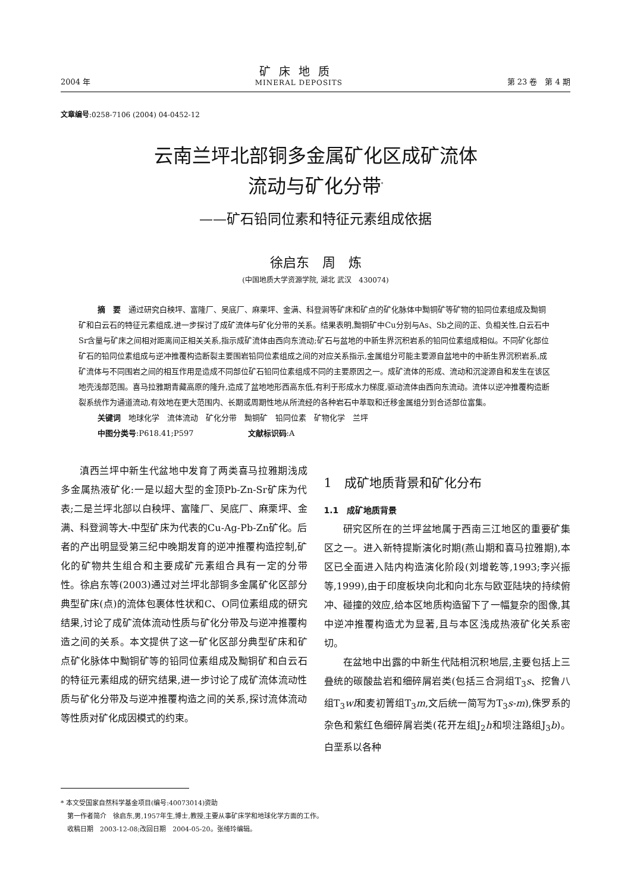2004 年
矿床地质
MINERAL DEPOSITS
第 23 卷　第 4 期
文章编号:0258-7106 (2004) 04-0452-12
云南兰坪北部铜多金属矿化区成矿流体
流动与矿化分带<sup>*</sup>
——矿石铅同位素和特征元素组成依据
徐启东　周　炼
(中国地质大学资源学院, 湖北 武汉　430074)
摘　要　通过研究白秧坪、富隆厂、吴底厂、麻栗坪、金满、科登涧等矿床和矿点的矿化脉体中黝铜矿等矿物的铅同位素组成及黝铜矿和白云石的特征元素组成,进一步探讨了成矿流体与矿化分带的关系。结果表明,黝铜矿中Cu分别与As、Sb之间的正、负相关性,白云石中Sr含量与矿床之间相对距离间正相关关系,指示成矿流体由西向东流动;矿石与盆地的中新生界沉积岩系的铅同位素组成相似。不同矿化部位矿石的铅同位素组成与逆冲推覆构造断裂主要围岩铅同位素组成之间的对应关系指示,金属组分可能主要源自盆地中的中新生界沉积岩系,成矿流体与不同围岩之间的相互作用是造成不同部位矿石铅同位素组成不同的主要原因之一。成矿流体的形成、流动和沉淀源自和发生在该区地壳浅部范围。喜马拉雅期青藏高原的隆升,造成了盆地地形西高东低,有利于形成水力梯度,驱动流体由西向东流动。流体以逆冲推覆构造断裂系统作为通道流动,有效地在更大范围内、长期或周期性地从所流经的各种岩石中萃取和迁移金属组分到合适部位富集。
关键词　地球化学　流体流动　矿化分带　黝铜矿　铅同位素　矿物化学　兰坪
中图分类号:P618.41;P597　　　　　　　文献标识码:A
滇西兰坪中新生代盆地中发育了两类喜马拉雅期浅成多金属热液矿化:一是以超大型的金顶Pb-Zn-Sr矿床为代表;二是兰坪北部以白秧坪、富隆厂、吴底厂、麻栗坪、金满、科登涧等大-中型矿床为代表的Cu-Ag-Pb-Zn矿化。后者的产出明显受第三纪中晚期发育的逆冲推覆构造控制,矿化的矿物共生组合和主要成矿元素组合具有一定的分带性。徐启东等(2003)通过对兰坪北部铜多金属矿化区部分典型矿床(点)的流体包裹体性状和C、O同位素组成的研究结果,讨论了成矿流体流动性质与矿化分带及与逆冲推覆构造之间的关系。本文提供了这一矿化区部分典型矿床和矿点矿化脉体中黝铜矿等的铅同位素组成及黝铜矿和白云石的特征元素组成的研究结果,进一步讨论了成矿流体流动性质与矿化分带及与逆冲推覆构造之间的关系,探讨流体流动等性质对矿化成因模式的约束。
1　成矿地质背景和矿化分布
1.1　成矿地质背景
研究区所在的兰坪盆地属于西南三江地区的重要矿集区之一。进入新特提斯演化时期(燕山期和喜马拉雅期),本区已全面进入陆内构造演化阶段(刘增乾等,1993;李兴振等,1999),由于印度板块向北和向北东与欧亚陆块的持续俯冲、碰撞的效应,给本区地质构造留下了一幅复杂的图像,其中逆冲推覆构造尤为显著,且与本区浅成热液矿化关系密切。
在盆地中出露的中新生代陆相沉积地层,主要包括上三叠统的碳酸盐岩和细碎屑岩类(包括三合洞组T<sub>3</sub>s、挖鲁八组T<sub>3</sub>wl和麦初箐组T<sub>3</sub>m,文后统一简写为T<sub>3</sub>s-m),侏罗系的杂色和紫红色细碎屑岩类(花开左组J<sub>2</sub>h和坝注路组J<sub>3</sub>b)。白垩系以各种
* 本文受国家自然科学基金项目(编号:40073014)资助
　第一作者简介　徐启东,男,1957年生,博士,教授,主要从事矿床学和地球化学方面的工作。
　收稿日期　2003-12-08;改回日期　2004-05-20。张绮玲编辑。